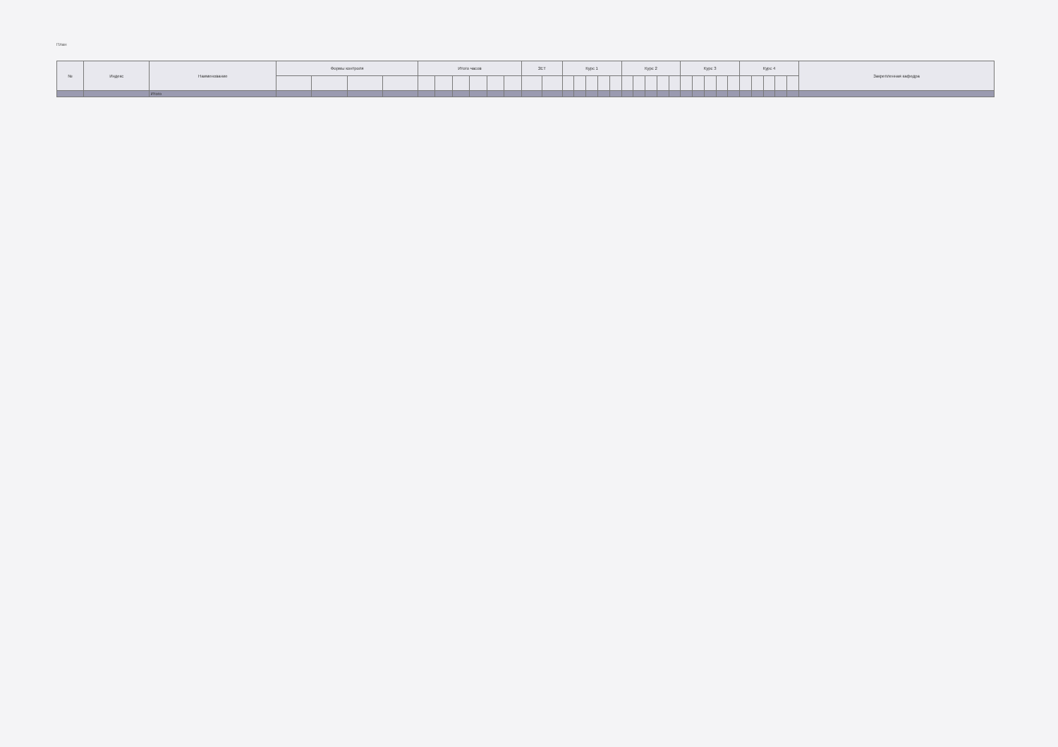План
| № | Индекс | Наименование | Формы контроля | | | | Итого часов | | | | | | ЗЕТ | | Курс 1 | | | | | Курс 2 | | | | | Курс 3 | | | | | Курс 4 | | | | | Закрепленная кафедра |
| --- | --- | --- | --- | --- | --- | --- | --- | --- | --- | --- | --- | --- | --- | --- | --- | --- | --- | --- | --- | --- | --- | --- | --- | --- | --- | --- | --- | --- | --- | --- | --- | --- | --- | --- | --- |
| | | Итого | | | | | | | | | | | | | | | | | | | | | | | | | | | | | | | | | |